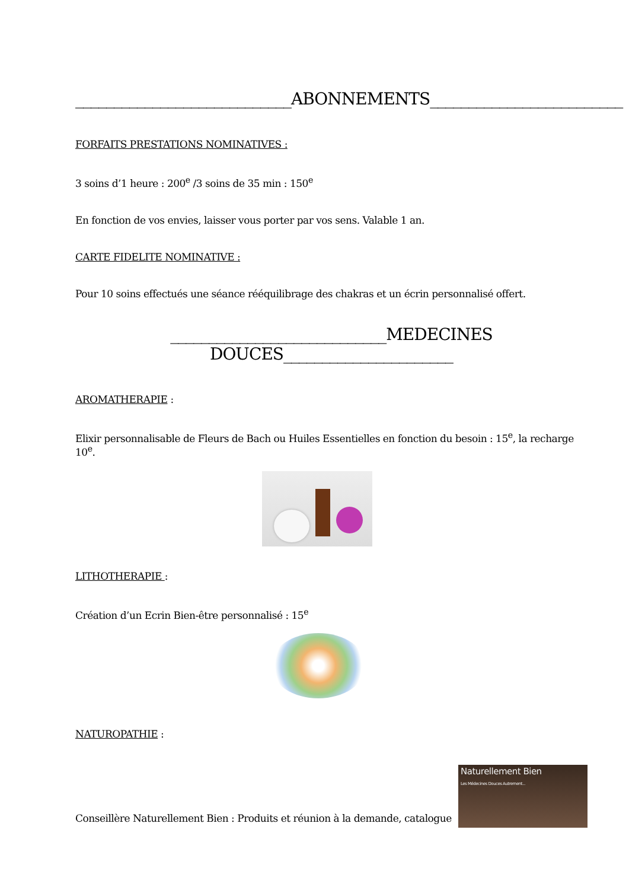____________________________ABONNEMENTS_________________________
FORFAITS PRESTATIONS NOMINATIVES :
3 soins d’1 heure : 200<sup>e</sup> /3 soins de 35 min : 150<sup>e</sup>
En fonction de vos envies, laisser vous porter par vos sens. Valable 1 an.
CARTE FIDELITE NOMINATIVE :
Pour 10 soins effectués une séance rééquilibrage des chakras et un écrin personnalisé offert.
____________________________MEDECINES DOUCES______________________
AROMATHERAPIE :
Elixir personnalisable de Fleurs de Bach ou Huiles Essentielles en fonction du besoin : 15<sup>e</sup>, la recharge 10<sup>e</sup>.
LITHOTHERAPIE :
Création d’un Ecrin Bien-être personnalisé : 15<sup>e</sup>
NATUROPATHIE :
Conseillère Naturellement Bien : Produits et réunion à la demande, catalogue
Naturellement Bien
Les Médecines Douces Autrement...